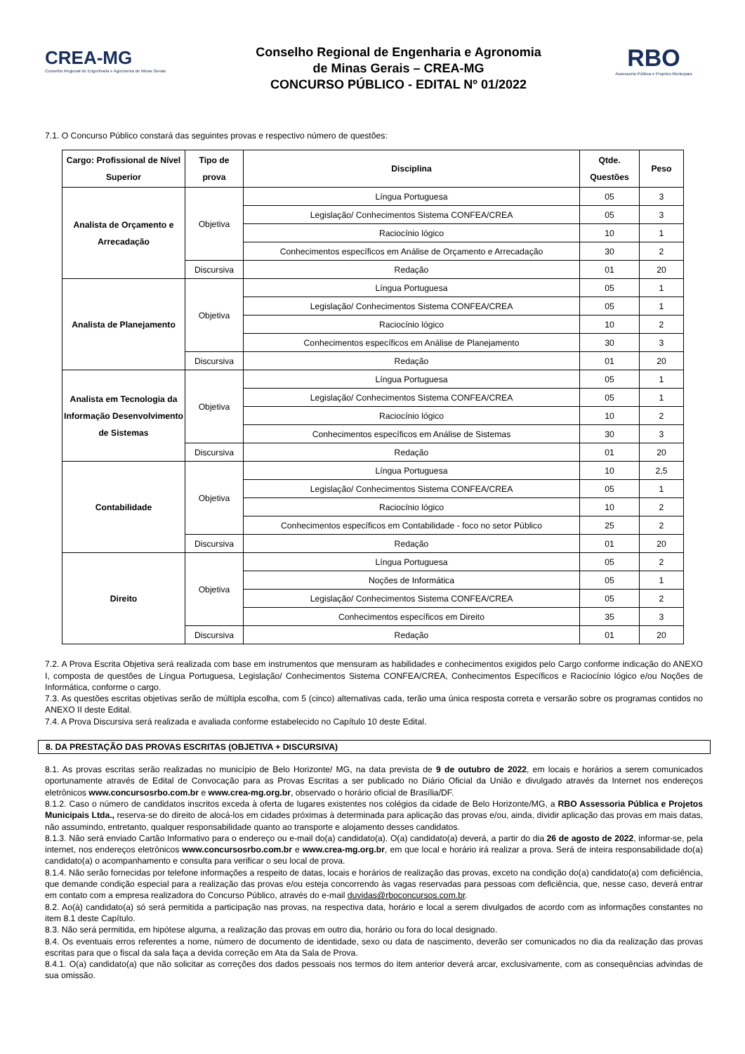CREA-MG
Conselho Regional de Engenharia e Agronomia de Minas Gerais
Conselho Regional de Engenharia e Agronomia
de Minas Gerais – CREA-MG
CONCURSO PÚBLICO - EDITAL Nº 01/2022
RBO
Assessoria Pública e Projetos Municipais
7.1. O Concurso Público constará das seguintes provas e respectivo número de questões:
| Cargo: Profissional de Nível Superior | Tipo de prova | Disciplina | Qtde. Questões | Peso |
| --- | --- | --- | --- | --- |
| Analista de Orçamento e Arrecadação | Objetiva | Língua Portuguesa | 05 | 3 |
| | | Legislação/ Conhecimentos Sistema CONFEA/CREA | 05 | 3 |
| | | Raciocínio lógico | 10 | 1 |
| | | Conhecimentos específicos em Análise de Orçamento e Arrecadação | 30 | 2 |
| | Discursiva | Redação | 01 | 20 |
| Analista de Planejamento | Objetiva | Língua Portuguesa | 05 | 1 |
| | | Legislação/ Conhecimentos Sistema CONFEA/CREA | 05 | 1 |
| | | Raciocínio lógico | 10 | 2 |
| | | Conhecimentos específicos em Análise de Planejamento | 30 | 3 |
| | Discursiva | Redação | 01 | 20 |
| Analista em Tecnologia da Informação Desenvolvimento de Sistemas | Objetiva | Língua Portuguesa | 05 | 1 |
| | | Legislação/ Conhecimentos Sistema CONFEA/CREA | 05 | 1 |
| | | Raciocínio lógico | 10 | 2 |
| | | Conhecimentos específicos em Análise de Sistemas | 30 | 3 |
| | Discursiva | Redação | 01 | 20 |
| Contabilidade | Objetiva | Língua Portuguesa | 10 | 2,5 |
| | | Legislação/ Conhecimentos Sistema CONFEA/CREA | 05 | 1 |
| | | Raciocínio lógico | 10 | 2 |
| | | Conhecimentos específicos em Contabilidade - foco no setor Público | 25 | 2 |
| | Discursiva | Redação | 01 | 20 |
| Direito | Objetiva | Língua Portuguesa | 05 | 2 |
| | | Noções de Informática | 05 | 1 |
| | | Legislação/ Conhecimentos Sistema CONFEA/CREA | 05 | 2 |
| | | Conhecimentos específicos em Direito | 35 | 3 |
| | Discursiva | Redação | 01 | 20 |
7.2. A Prova Escrita Objetiva será realizada com base em instrumentos que mensuram as habilidades e conhecimentos exigidos pelo Cargo conforme indicação do ANEXO I, composta de questões de Língua Portuguesa, Legislação/ Conhecimentos Sistema CONFEA/CREA, Conhecimentos Específicos e Raciocínio lógico e/ou Noções de Informática, conforme o cargo.
7.3. As questões escritas objetivas serão de múltipla escolha, com 5 (cinco) alternativas cada, terão uma única resposta correta e versarão sobre os programas contidos no ANEXO II deste Edital.
7.4. A Prova Discursiva será realizada e avaliada conforme estabelecido no Capítulo 10 deste Edital.
8. DA PRESTAÇÃO DAS PROVAS ESCRITAS (OBJETIVA + DISCURSIVA)
8.1. As provas escritas serão realizadas no município de Belo Horizonte/ MG, na data prevista de 9 de outubro de 2022, em locais e horários a serem comunicados oportunamente através de Edital de Convocação para as Provas Escritas a ser publicado no Diário Oficial da União e divulgado através da Internet nos endereços eletrônicos www.concursosrbo.com.br e www.crea-mg.org.br, observado o horário oficial de Brasília/DF.
8.1.2. Caso o número de candidatos inscritos exceda à oferta de lugares existentes nos colégios da cidade de Belo Horizonte/MG, a RBO Assessoria Pública e Projetos Municipais Ltda., reserva-se do direito de alocá-los em cidades próximas à determinada para aplicação das provas e/ou, ainda, dividir aplicação das provas em mais datas, não assumindo, entretanto, qualquer responsabilidade quanto ao transporte e alojamento desses candidatos.
8.1.3. Não será enviado Cartão Informativo para o endereço ou e-mail do(a) candidato(a). O(a) candidato(a) deverá, a partir do dia 26 de agosto de 2022, informar-se, pela internet, nos endereços eletrônicos www.concursosrbo.com.br e www.crea-mg.org.br, em que local e horário irá realizar a prova. Será de inteira responsabilidade do(a) candidato(a) o acompanhamento e consulta para verificar o seu local de prova.
8.1.4. Não serão fornecidas por telefone informações a respeito de datas, locais e horários de realização das provas, exceto na condição do(a) candidato(a) com deficiência, que demande condição especial para a realização das provas e/ou esteja concorrendo às vagas reservadas para pessoas com deficiência, que, nesse caso, deverá entrar em contato com a empresa realizadora do Concurso Público, através do e-mail duvidas@rboconcursos.com.br.
8.2. Ao(à) candidato(a) só será permitida a participação nas provas, na respectiva data, horário e local a serem divulgados de acordo com as informações constantes no item 8.1 deste Capítulo.
8.3. Não será permitida, em hipótese alguma, a realização das provas em outro dia, horário ou fora do local designado.
8.4. Os eventuais erros referentes a nome, número de documento de identidade, sexo ou data de nascimento, deverão ser comunicados no dia da realização das provas escritas para que o fiscal da sala faça a devida correção em Ata da Sala de Prova.
8.4.1. O(a) candidato(a) que não solicitar as correções dos dados pessoais nos termos do item anterior deverá arcar, exclusivamente, com as consequências advindas de sua omissão.